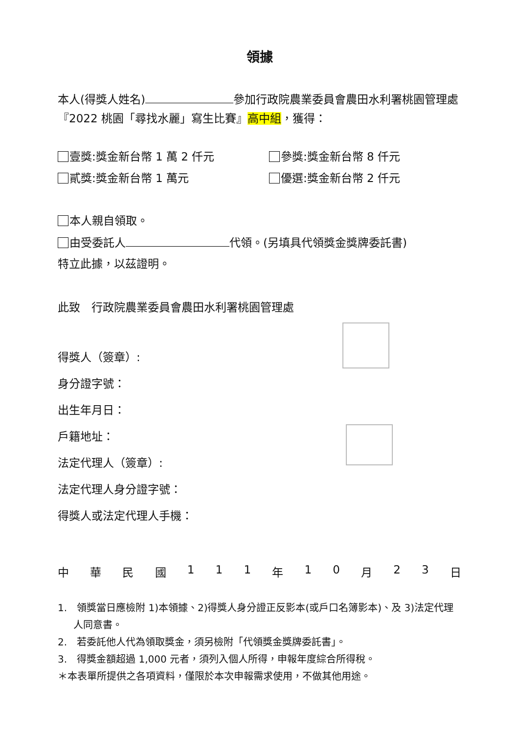領據
本人(得獎人姓名) 參加行政院農業委員會農田水利署桃園管理處『2022 桃園「尋找水麗」寫生比賽』高中組，獲得：
壹獎:獎金新台幣 1 萬 2 仟元
參獎:獎金新台幣 8 仟元
貳獎:獎金新台幣 1 萬元
優選:獎金新台幣 2 仟元
本人親自領取。
由受委託人 代領。(另填具代領獎金獎牌委託書)
特立此據，以茲證明。
此致　行政院農業委員會農田水利署桃園管理處
得獎人（簽章）:
身分證字號：
出生年月日：
戶籍地址：
法定代理人（簽章）:
法定代理人身分證字號：
得獎人或法定代理人手機：
中華民國 111 年 10 月 23 日
1.　領獎當日應檢附 1)本領據、2)得獎人身分證正反影本(或戶口名簿影本)、及 3)法定代理人同意書。
2.　若委託他人代為領取獎金，須另檢附「代領獎金獎牌委託書」。
3.　得獎金額超過 1,000 元者，須列入個人所得，申報年度綜合所得稅。
＊本表單所提供之各項資料，僅限於本次申報需求使用，不做其他用途。